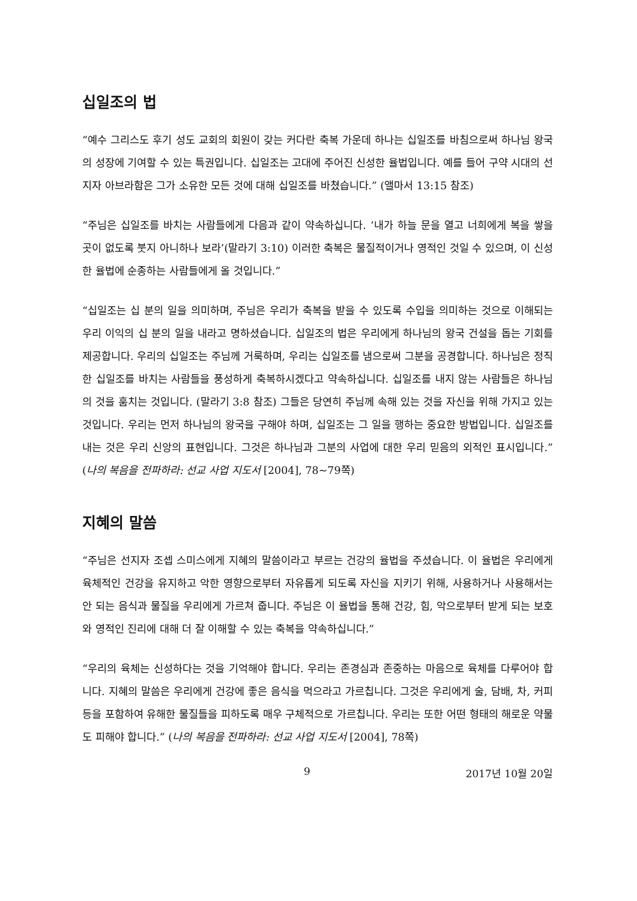십일조의 법
“예수 그리스도 후기 성도 교회의 회원이 갖는 커다란 축복 가운데 하나는 십일조를 바침으로써 하나님 왕국의 성장에 기여할 수 있는 특권입니다. 십일조는 고대에 주어진 신성한 율법입니다. 예를 들어 구약 시대의 선지자 아브라함은 그가 소유한 모든 것에 대해 십일조를 바쳤습니다.” (앨마서 13:15 참조)
“주님은 십일조를 바치는 사람들에게 다음과 같이 약속하십니다. ‘내가 하늘 문을 열고 너희에게 복을 쌓을 곳이 없도록 붓지 아니하나 보라’(말라기 3:10) 이러한 축복은 물질적이거나 영적인 것일 수 있으며, 이 신성한 율법에 순종하는 사람들에게 올 것입니다.”
“십일조는 십 분의 일을 의미하며, 주님은 우리가 축복을 받을 수 있도록 수입을 의미하는 것으로 이해되는 우리 이익의 십 분의 일을 내라고 명하셨습니다. 십일조의 법은 우리에게 하나님의 왕국 건설을 돕는 기회를 제공합니다. 우리의 십일조는 주님께 거룩하며, 우리는 십일조를 냄으로써 그분을 공경합니다. 하나님은 정직한 십일조를 바치는 사람들을 풍성하게 축복하시겠다고 약속하십니다. 십일조를 내지 않는 사람들은 하나님의 것을 훔치는 것입니다. (말라기 3:8 참조) 그들은 당연히 주님께 속해 있는 것을 자신을 위해 가지고 있는 것입니다. 우리는 먼저 하나님의 왕국을 구해야 하며, 십일조는 그 일을 행하는 중요한 방법입니다. 십일조를 내는 것은 우리 신앙의 표현입니다. 그것은 하나님과 그분의 사업에 대한 우리 믿음의 외적인 표시입니다.” (나의 복음을 전파하라: 선교 사업 지도서 [2004], 78~79쪽)
지혜의 말씀
“주님은 선지자 조셉 스미스에게 지혜의 말씀이라고 부르는 건강의 율법을 주셨습니다. 이 율법은 우리에게 육체적인 건강을 유지하고 악한 영향으로부터 자유롭게 되도록 자신을 지키기 위해, 사용하거나 사용해서는 안 되는 음식과 물질을 우리에게 가르쳐 줍니다. 주님은 이 율법을 통해 건강, 힘, 악으로부터 받게 되는 보호와 영적인 진리에 대해 더 잘 이해할 수 있는 축복을 약속하십니다.”
“우리의 육체는 신성하다는 것을 기억해야 합니다. 우리는 존경심과 존중하는 마음으로 육체를 다루어야 합니다. 지혜의 말씀은 우리에게 건강에 좋은 음식을 먹으라고 가르칩니다. 그것은 우리에게 술, 담배, 차, 커피 등을 포함하여 유해한 물질들을 피하도록 매우 구체적으로 가르칩니다. 우리는 또한 어떤 형태의 해로운 약물도 피해야 합니다.” (나의 복음을 전파하라: 선교 사업 지도서 [2004], 78쪽)
9 2017년 10월 20일